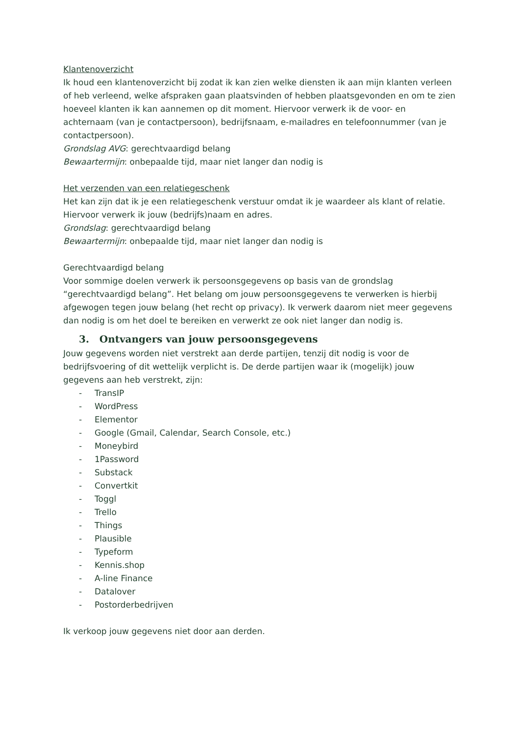Klantenoverzicht
Ik houd een klantenoverzicht bij zodat ik kan zien welke diensten ik aan mijn klanten verleen of heb verleend, welke afspraken gaan plaatsvinden of hebben plaatsgevonden en om te zien hoeveel klanten ik kan aannemen op dit moment. Hiervoor verwerk ik de voor- en achternaam (van je contactpersoon), bedrijfsnaam, e-mailadres en telefoonnummer (van je contactpersoon).
Grondslag AVG: gerechtvaardigd belang
Bewaartermijn: onbepaalde tijd, maar niet langer dan nodig is
Het verzenden van een relatiegeschenk
Het kan zijn dat ik je een relatiegeschenk verstuur omdat ik je waardeer als klant of relatie. Hiervoor verwerk ik jouw (bedrijfs)naam en adres.
Grondslag: gerechtvaardigd belang
Bewaartermijn: onbepaalde tijd, maar niet langer dan nodig is
Gerechtvaardigd belang
Voor sommige doelen verwerk ik persoonsgegevens op basis van de grondslag “gerechtvaardigd belang”. Het belang om jouw persoonsgegevens te verwerken is hierbij afgewogen tegen jouw belang (het recht op privacy). Ik verwerk daarom niet meer gegevens dan nodig is om het doel te bereiken en verwerkt ze ook niet langer dan nodig is.
3. Ontvangers van jouw persoonsgegevens
Jouw gegevens worden niet verstrekt aan derde partijen, tenzij dit nodig is voor de bedrijfsvoering of dit wettelijk verplicht is. De derde partijen waar ik (mogelijk) jouw gegevens aan heb verstrekt, zijn:
- TransIP
- WordPress
- Elementor
- Google (Gmail, Calendar, Search Console, etc.)
- Moneybird
- 1Password
- Substack
- Convertkit
- Toggl
- Trello
- Things
- Plausible
- Typeform
- Kennis.shop
- A-line Finance
- Datalover
- Postorderbedrijven
Ik verkoop jouw gegevens niet door aan derden.